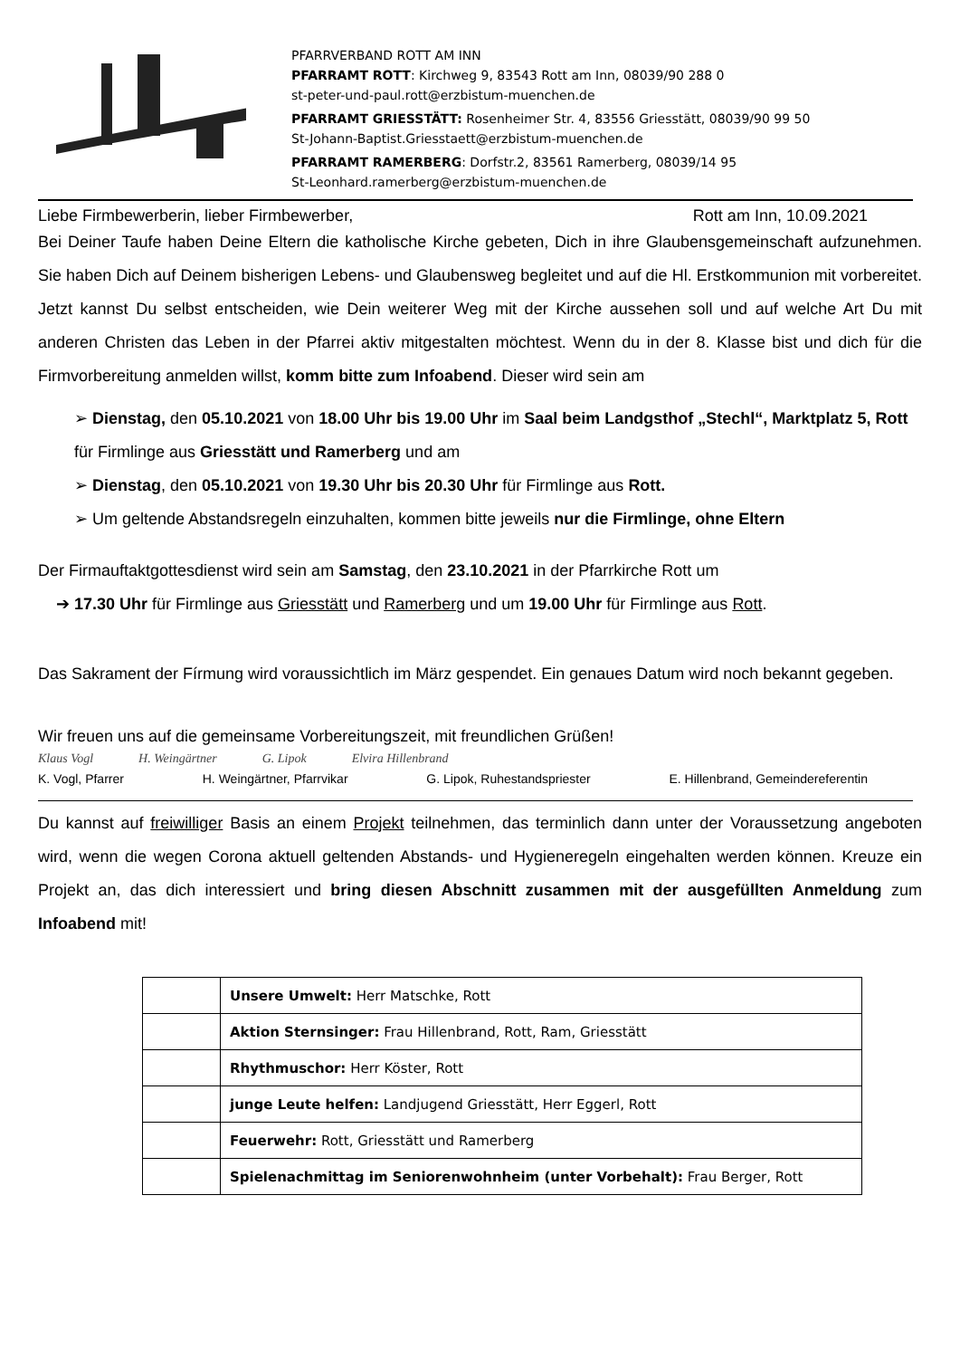PFARRVERBAND ROTT AM INN
PFARRAMT ROTT: Kirchweg 9, 83543 Rott am Inn, 08039/90 288 0
st-peter-und-paul.rott@erzbistum-muenchen.de
PFARRAMT GRIESSTÄTT: Rosenheimer Str. 4, 83556 Griesstätt, 08039/90 99 50
St-Johann-Baptist.Griesstaett@erzbistum-muenchen.de
PFARRAMT RAMERBERG: Dorfstr.2, 83561 Ramerberg, 08039/14 95
St-Leonhard.ramerberg@erzbistum-muenchen.de
Liebe Firmbewerberin, lieber Firmbewerber, Rott am Inn, 10.09.2021
Bei Deiner Taufe haben Deine Eltern die katholische Kirche gebeten, Dich in ihre Glaubensgemeinschaft aufzunehmen. Sie haben Dich auf Deinem bisherigen Lebens- und Glaubensweg begleitet und auf die Hl. Erstkommunion mit vorbereitet. Jetzt kannst Du selbst entscheiden, wie Dein weiterer Weg mit der Kirche aussehen soll und auf welche Art Du mit anderen Christen das Leben in der Pfarrei aktiv mitgestalten möchtest. Wenn du in der 8. Klasse bist und dich für die Firmvorbereitung anmelden willst, komm bitte zum Infoabend. Dieser wird sein am
➢ Dienstag, den 05.10.2021 von 18.00 Uhr bis 19.00 Uhr im Saal beim Landgsthof „Stechl“, Marktplatz 5, Rott für Firmlinge aus Griesstätt und Ramerberg und am
➢ Dienstag, den 05.10.2021 von 19.30 Uhr bis 20.30 Uhr für Firmlinge aus Rott.
➢ Um geltende Abstandsregeln einzuhalten, kommen bitte jeweils nur die Firmlinge, ohne Eltern
Der Firmauftaktgottesdienst wird sein am Samstag, den 23.10.2021 in der Pfarrkirche Rott um
➔ 17.30 Uhr für Firmlinge aus Griesstätt und Ramerberg und um 19.00 Uhr für Firmlinge aus Rott.
Das Sakrament der Fírmung wird voraussichtlich im März gespendet. Ein genaues Datum wird noch bekannt gegeben.
Wir freuen uns auf die gemeinsame Vorbereitungszeit, mit freundlichen Grüßen!
Klaus Vogl H. Weingärtner G. Lipok Elvira Hillenbrand
K. Vogl, Pfarrer H. Weingärtner, Pfarrvikar G. Lipok, Ruhestandspriester E. Hillenbrand, Gemeindereferentin
Du kannst auf freiwilliger Basis an einem Projekt teilnehmen, das terminlich dann unter der Voraussetzung angeboten wird, wenn die wegen Corona aktuell geltenden Abstands- und Hygieneregeln eingehalten werden können. Kreuze ein Projekt an, das dich interessiert und bring diesen Abschnitt zusammen mit der ausgefüllten Anmeldung zum Infoabend mit!
| | Unsere Umwelt: Herr Matschke, Rott |
| | Aktion Sternsinger: Frau Hillenbrand, Rott, Ram, Griesstätt |
| | Rhythmuschor: Herr Köster, Rott |
| | junge Leute helfen: Landjugend Griesstätt, Herr Eggerl, Rott |
| | Feuerwehr: Rott, Griesstätt und Ramerberg |
| | Spielenachmittag im Seniorenwohnheim (unter Vorbehalt): Frau Berger, Rott |